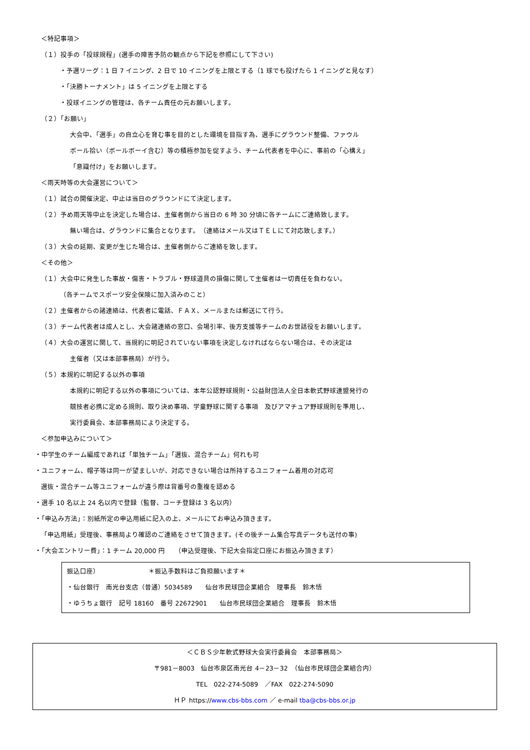＜特記事項＞
（１）投手の「投球規程」(選手の障害予防の観点から下記を参照にして下さい)
・予選リーグ：1 日 7 イニング、2 日で 10 イニングを上限とする（1 球でも投げたら 1 イニングと見なす）
・「決勝トーナメント」は 5 イニングを上限とする
・投球イニングの管理は、各チーム責任の元お願いします。
（２）「お願い」
大会中、「選手」の自立心を育む事を目的とした環境を目指す為、選手にグラウンド整備、ファウル
ボール拾い（ボールボーイ含む）等の積極参加を促すよう、チーム代表者を中心に、事前の「心構え」
「意識付け」をお願いします。
＜雨天時等の大会運営について＞
（１）試合の開催決定、中止は当日のグラウンドにて決定します。
（２）予め雨天等中止を決定した場合は、主催者側から当日の 6 時 30 分頃に各チームにご連絡致します。
無い場合は、グラウンドに集合となります。　（連絡はメール又はＴＥＬにて対応致します。）
（３）大会の延期、変更が生じた場合は、主催者側からご連絡を致します。
＜その他＞
（１）大会中に発生した事故・傷害・トラブル・野球道具の損傷に関して主催者は一切責任を負わない。
（各チームでスポーツ安全保険に加入済みのこと）
（２）主催者からの諸連絡は、代表者に電話、ＦＡＸ、メールまたは郵送にて行う。
（３）チーム代表者は成人とし、大会諸連絡の窓口、会場引率、後方支援等チームのお世話役をお願いします。
（４）大会の運営に関して、当規約に明記されていない事項を決定しなければならない場合は、その決定は
主催者（又は本部事務局）が行う。
（５）本規約に明記する以外の事項
本規約に明記する以外の事項については、本年公認野球規則・公益財団法人全日本軟式野球連盟発行の
競技者必携に定める規則、取り決め事項、学童野球に関する事項　及びアマチュア野球規則を準用し、
実行委員会、本部事務局により決定する。
＜参加申込みについて＞
・中学生のチーム編成であれば「単独チーム」「選抜、混合チーム」何れも可
・ユニフォーム、帽子等は同一が望ましいが、対応できない場合は所持するユニフォーム着用の対応可
選抜・混合チーム等ユニフォームが違う際は背番号の重複を認める
・選手 10 名以上 24 名以内で登録（監督、コーチ登録は 3 名以内）
・「申込み方法」：別紙所定の申込用紙に記入の上、メールにてお申込み頂きます。
「申込用紙」受理後、事務局より確認のご連絡をさせて頂きます。(その後チーム集合写真データも送付の事)
・「大会エントリー費」：1 チーム 20,000 円　　（申込受理後、下記大会指定口座にお振込み頂きます）
振込口座）　　　　　　　　＊振込手数料はご負担願います＊
・仙台銀行　南光台支店（普通）5034589　　仙台市民球団企業組合　理事長　鈴木悟
・ゆうちょ銀行　記号 18160　番号 22672901　　仙台市民球団企業組合　理事長　鈴木悟
＜ＣＢＳ少年軟式野球大会実行委員会　本部事務局＞
〒981－8003　仙台市泉区南光台 4－23－32　（仙台市民球団企業組合内）
TEL　022-274-5089　／FAX　022-274-5090
ＨＰ https://www.cbs-bbs.com ／ e-mail tba@cbs-bbs.or.jp